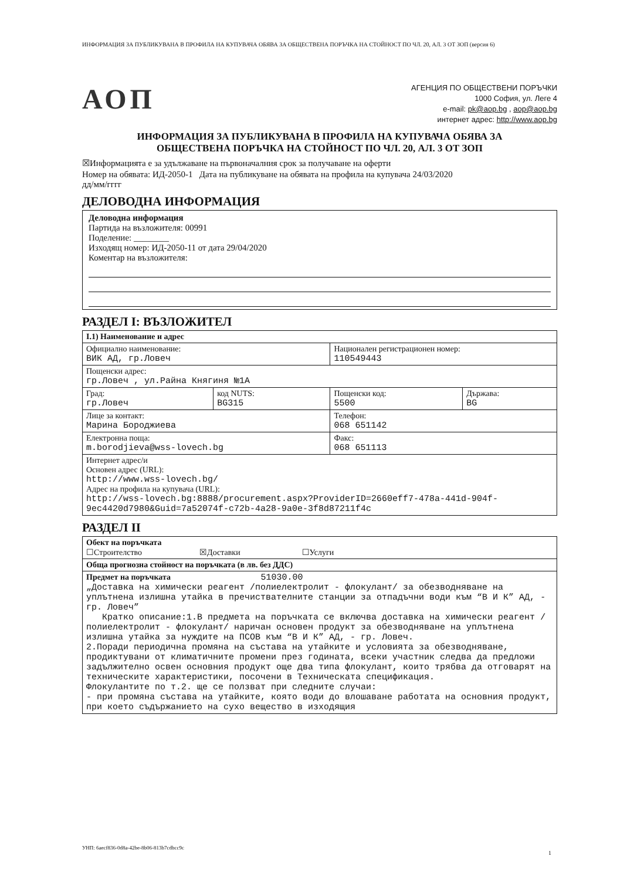ИНФОРМАЦИЯ ЗА ПУБЛИКУВАНА В ПРОФИЛА НА КУПУВАЧА ОБЯВА ЗА ОБЩЕСТВЕНА ПОРЪЧКА НА СТОЙНОСТ ПО ЧЛ. 20, АЛ. 3 ОТ ЗОП (версия 6)
АОП
АГЕНЦИЯ ПО ОБЩЕСТВЕНИ ПОРЪЧКИ
1000 София, ул. Леге 4
e-mail: pk@aop.bg , aop@aop.bg
интернет адрес: http://www.aop.bg
ИНФОРМАЦИЯ ЗА ПУБЛИКУВАНА В ПРОФИЛА НА КУПУВАЧА ОБЯВА ЗА
ОБЩЕСТВЕНА ПОРЪЧКА НА СТОЙНОСТ ПО ЧЛ. 20, АЛ. 3 ОТ ЗОП
☒Информацията е за удължаване на първоначалния срок за получаване на оферти
Номер на обявата: ИД-2050-1 Дата на публикуване на обявата на профила на купувача 24/03/2020
дд/мм/гггг
ДЕЛОВОДНА ИНФОРМАЦИЯ
Деловодна информация
Партида на възложителя: 00991
Поделение: ________
Изходящ номер: ИД-2050-11 от дата 29/04/2020
Коментар на възложителя:
РАЗДЕЛ I: ВЪЗЛОЖИТЕЛ
| I.1) Наименование и адрес | | | |
| Официално наименование: ВИК АД, гр.Ловеч | | Национален регистрационен номер: 110549443 | |
| Пощенски адрес: гр.Ловеч , ул.Райна Княгиня №1А | | | |
| Град: гр.Ловеч | код NUTS: BG315 | Пощенски код: 5500 | Държава: BG |
| Лице за контакт: Марина Бороджиева | | Телефон: 068 651142 | |
| Електронна поща: m.borodjieva@wss-lovech.bg | | Факс: 068 651113 | |
| Интернет адрес/и Основен адрес (URL): http://www.wss-lovech.bg/ Адрес на профила на купувача (URL): http://wss-lovech.bg:8888/procurement.aspx?ProviderID=2660eff7-478a-441d-904f-9ec4420d7980&Guid=7a52074f-c72b-4a28-9a0e-3f8d87211f4c | | | |
РАЗДЕЛ II
| Обект на поръчката ☐Строителство ☒Доставки ☐Услуги |
| Обща прогнозна стойност на поръчката (в лв. без ДДС) |
| Предмет на поръчката 51030.00 „Доставка на химически реагент /полиелектролит - флокулант/ за обезводняване на уплътнена излишна утайка в пречиствателните станции за отпадъчни води към “В И К” АД, - гр. Ловеч” Кратко описание:1.В предмета на поръчката се включва доставка на химически реагент /полиелектролит - флокулант/ наричан основен продукт за обезводняване на уплътнена излишна утайка за нуждите на ПСОВ към “В И К” АД, - гр. Ловеч. 2.Поради периодична промяна на състава на утайките и условията за обезводняване, продиктувани от климатичните промени през годината, всеки участник следва да предложи задължително освен основния продукт още два типа флокулант, които трябва да отговарят на техническите характеристики, посочени в Техническата спецификация. Флокулантите по т.2. ще се ползват при следните случаи: - при промяна състава на утайките, която води до влошаване работата на основния продукт, при което съдържанието на сухо вещество в изходящия |
УНП: 6aecf836-0d8a-42be-8b06-813b7cdbcc9c
1